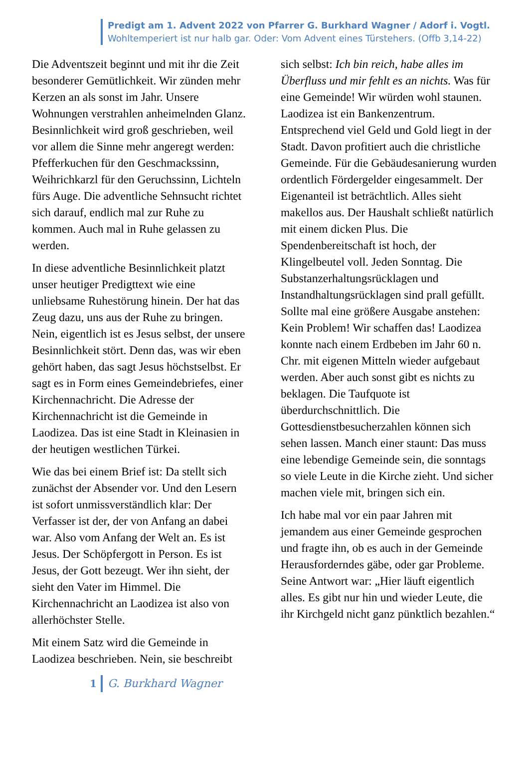Predigt am 1. Advent 2022 von Pfarrer G. Burkhard Wagner / Adorf i. Vogtl.
Wohltemperiert ist nur halb gar. Oder: Vom Advent eines Türstehers. (Offb 3,14-22)
Die Adventszeit beginnt und mit ihr die Zeit besonderer Gemütlichkeit. Wir zünden mehr Kerzen an als sonst im Jahr. Unsere Wohnungen verstrahlen anheimelnden Glanz. Besinnlichkeit wird groß geschrieben, weil vor allem die Sinne mehr angeregt werden: Pfefferkuchen für den Geschmackssinn, Weihrichkarzl für den Geruchssinn, Lichteln fürs Auge. Die adventliche Sehnsucht richtet sich darauf, endlich mal zur Ruhe zu kommen. Auch mal in Ruhe gelassen zu werden.
In diese adventliche Besinnlichkeit platzt unser heutiger Predigttext wie eine unliebsame Ruhestörung hinein. Der hat das Zeug dazu, uns aus der Ruhe zu bringen. Nein, eigentlich ist es Jesus selbst, der unsere Besinnlichkeit stört. Denn das, was wir eben gehört haben, das sagt Jesus höchstselbst. Er sagt es in Form eines Gemeindebriefes, einer Kirchennachricht. Die Adresse der Kirchennachricht ist die Gemeinde in Laodizea. Das ist eine Stadt in Kleinasien in der heutigen westlichen Türkei.
Wie das bei einem Brief ist: Da stellt sich zunächst der Absender vor. Und den Lesern ist sofort unmissverständlich klar: Der Verfasser ist der, der von Anfang an dabei war. Also vom Anfang der Welt an. Es ist Jesus. Der Schöpfergott in Person. Es ist Jesus, der Gott bezeugt. Wer ihn sieht, der sieht den Vater im Himmel. Die Kirchennachricht an Laodizea ist also von allerhöchster Stelle.
Mit einem Satz wird die Gemeinde in Laodizea beschrieben. Nein, sie beschreibt
sich selbst: Ich bin reich, habe alles im Überfluss und mir fehlt es an nichts. Was für eine Gemeinde! Wir würden wohl staunen. Laodizea ist ein Bankenzentrum. Entsprechend viel Geld und Gold liegt in der Stadt. Davon profitiert auch die christliche Gemeinde. Für die Gebäudesanierung wurden ordentlich Fördergelder eingesammelt. Der Eigenanteil ist beträchtlich. Alles sieht makellos aus. Der Haushalt schließt natürlich mit einem dicken Plus. Die Spendenbereitschaft ist hoch, der Klingelbeutel voll. Jeden Sonntag. Die Substanzerhaltungsrücklagen und Instandhaltungsrücklagen sind prall gefüllt. Sollte mal eine größere Ausgabe anstehen: Kein Problem! Wir schaffen das! Laodizea konnte nach einem Erdbeben im Jahr 60 n. Chr. mit eigenen Mitteln wieder aufgebaut werden. Aber auch sonst gibt es nichts zu beklagen. Die Taufquote ist überdurchschnittlich. Die Gottesdienstbesucherzahlen können sich sehen lassen. Manch einer staunt: Das muss eine lebendige Gemeinde sein, die sonntags so viele Leute in die Kirche zieht. Und sicher machen viele mit, bringen sich ein.
Ich habe mal vor ein paar Jahren mit jemandem aus einer Gemeinde gesprochen und fragte ihn, ob es auch in der Gemeinde Herausforderndes gäbe, oder gar Probleme. Seine Antwort war: „Hier läuft eigentlich alles. Es gibt nur hin und wieder Leute, die ihr Kirchgeld nicht ganz pünktlich bezahlen.“
1 G. Burkhard Wagner